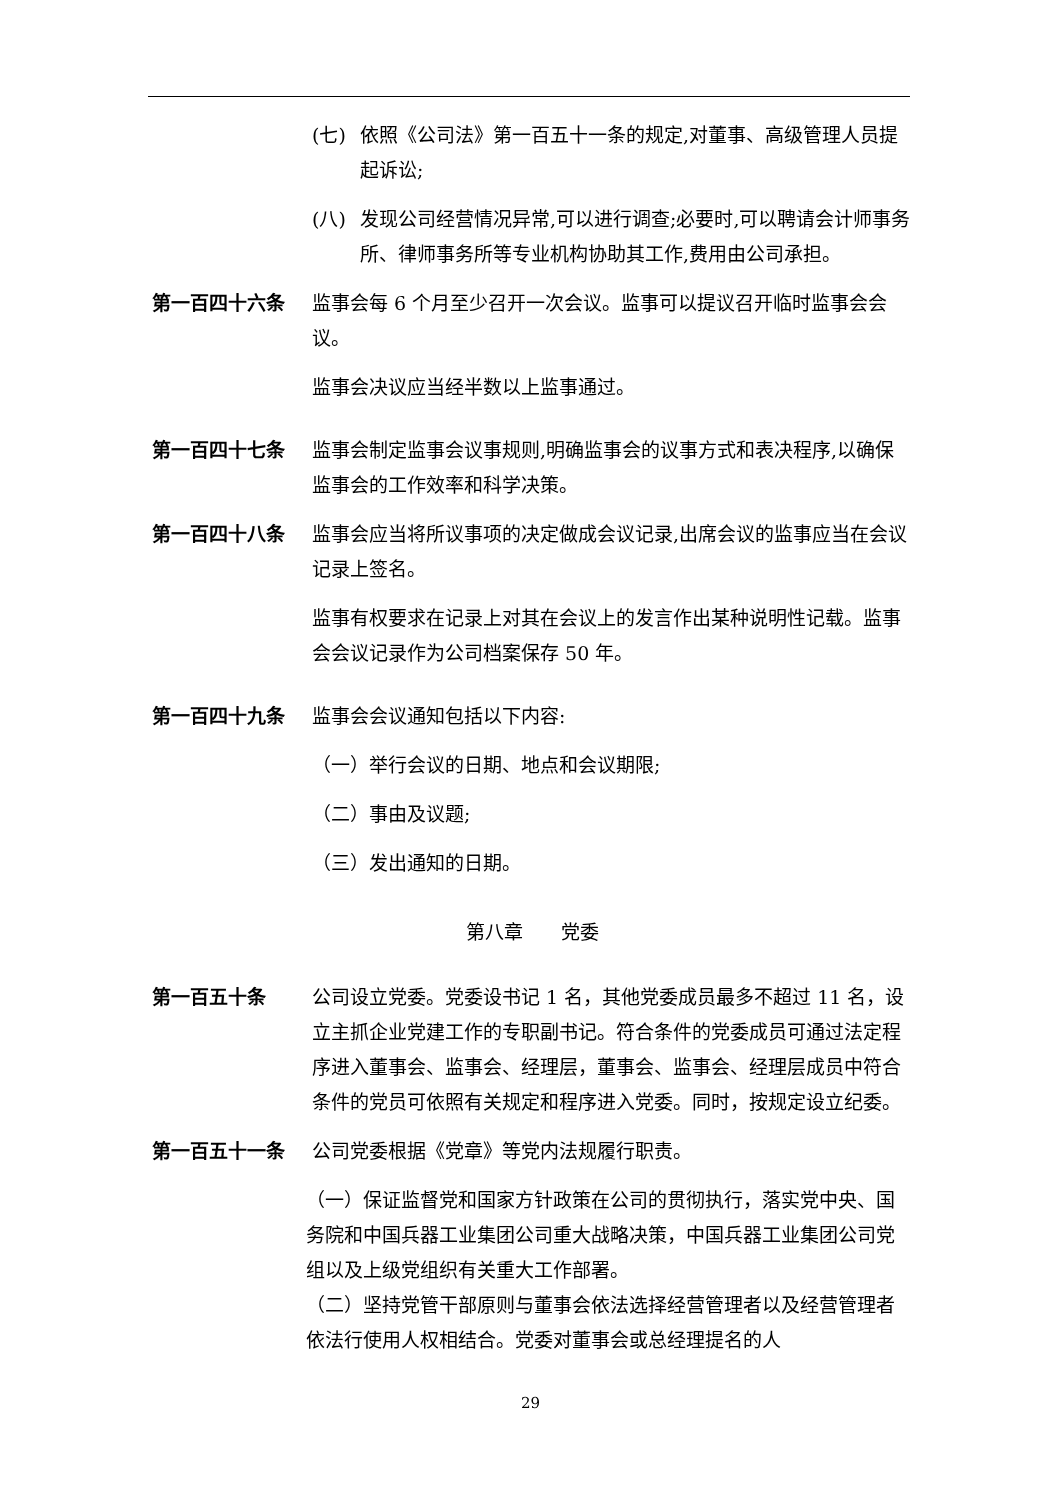(七) 依照《公司法》第一百五十一条的规定,对董事、高级管理人员提起诉讼;
(八) 发现公司经营情况异常,可以进行调查;必要时,可以聘请会计师事务所、律师事务所等专业机构协助其工作,费用由公司承担。
第一百四十六条 监事会每 6 个月至少召开一次会议。监事可以提议召开临时监事会会议。
监事会决议应当经半数以上监事通过。
第一百四十七条 监事会制定监事会议事规则,明确监事会的议事方式和表决程序,以确保监事会的工作效率和科学决策。
第一百四十八条 监事会应当将所议事项的决定做成会议记录,出席会议的监事应当在会议记录上签名。
监事有权要求在记录上对其在会议上的发言作出某种说明性记载。监事会会议记录作为公司档案保存 50 年。
第一百四十九条 监事会会议通知包括以下内容:
（一）举行会议的日期、地点和会议期限;
（二）事由及议题;
（三）发出通知的日期。
第八章　　党委
第一百五十条 公司设立党委。党委设书记 1 名，其他党委成员最多不超过 11 名，设立主抓企业党建工作的专职副书记。符合条件的党委成员可通过法定程序进入董事会、监事会、经理层，董事会、监事会、经理层成员中符合条件的党员可依照有关规定和程序进入党委。同时，按规定设立纪委。
第一百五十一条 公司党委根据《党章》等党内法规履行职责。
（一）保证监督党和国家方针政策在公司的贯彻执行，落实党中央、国务院和中国兵器工业集团公司重大战略决策，中国兵器工业集团公司党组以及上级党组织有关重大工作部署。
（二）坚持党管干部原则与董事会依法选择经营管理者以及经营管理者依法行使用人权相结合。党委对董事会或总经理提名的人
29